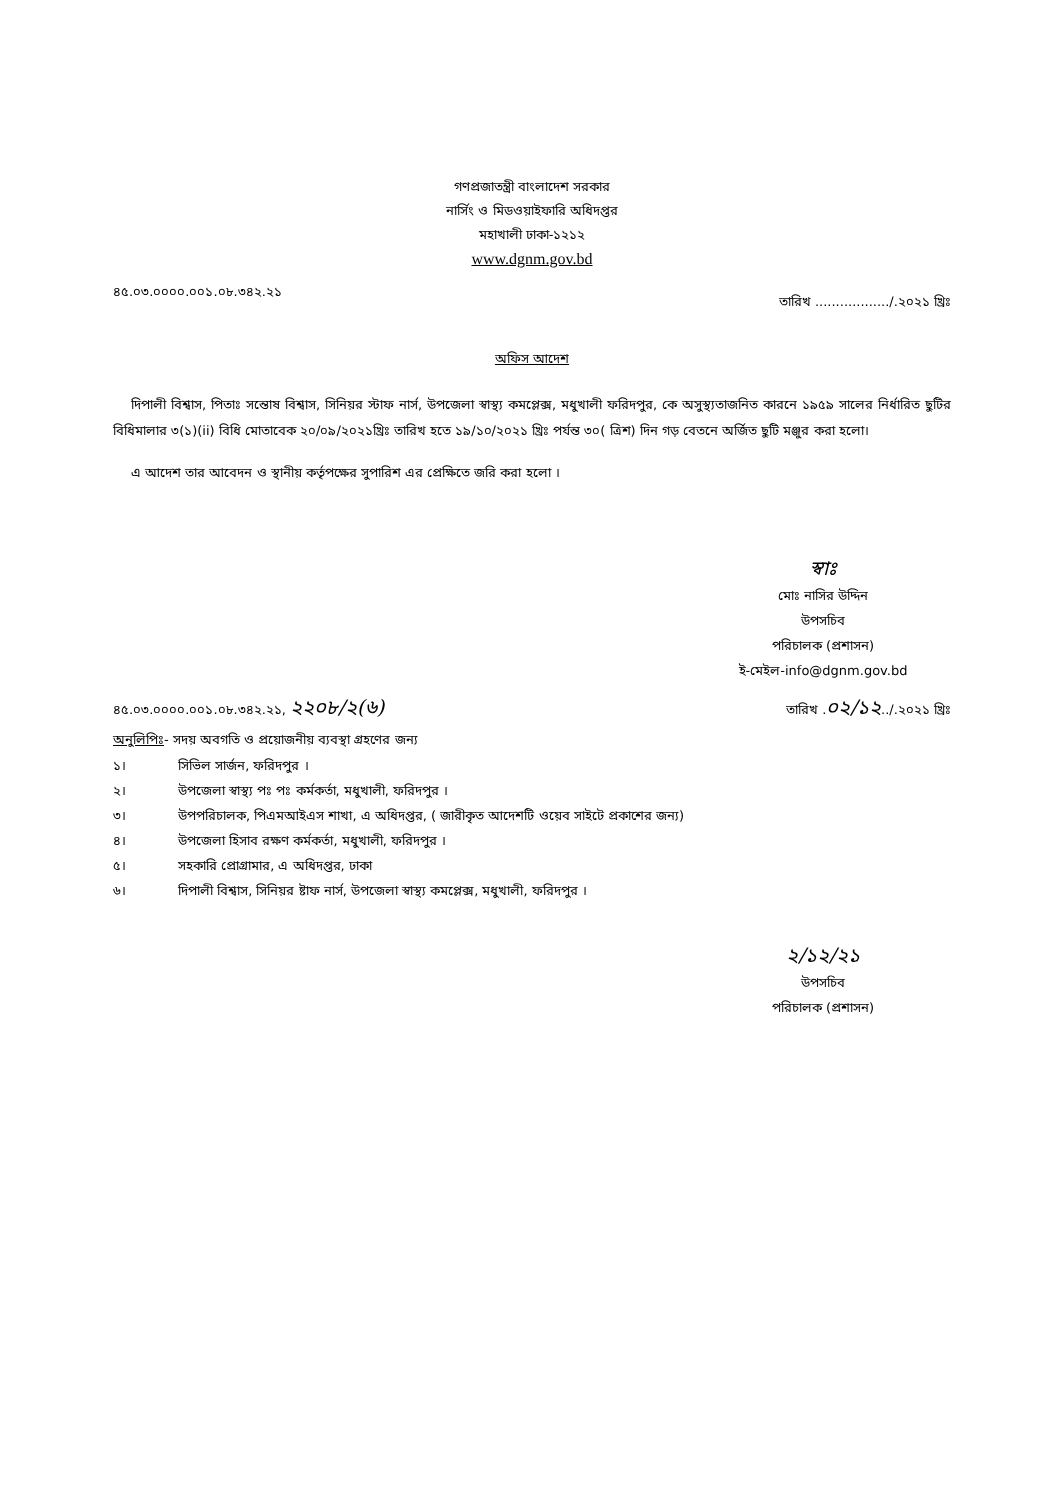গণপ্রজাতন্ত্রী বাংলাদেশ সরকার
নার্সিং ও মিডওয়াইফারি অধিদপ্তর
মহাখালী ঢাকা-১২১২
www.dgnm.gov.bd
৪৫.০৩.০০০০.০০১.০৮.৩৪২.২১ তারিখ ................../.২০২১ খ্রিঃ
অফিস আদেশ
দিপালী বিশ্বাস, পিতাঃ সন্তোষ বিশ্বাস, সিনিয়র স্টাফ নার্স, উপজেলা স্বাস্থ্য কমপ্লেক্স, মধুখালী ফরিদপুর, কে অসুস্থ্যতাজনিত কারনে ১৯৫৯ সালের নির্ধারিত ছুটির বিধিমালার ৩(১)(ii) বিধি মোতাবেক ২০/০৯/২০২১খ্রিঃ তারিখ হতে ১৯/১০/২০২১ খ্রিঃ পর্যন্ত ৩০( ত্রিশ) দিন গড় বেতনে অর্জিত ছুটি মঞ্জুর করা হলো।
এ আদেশ তার আবেদন ও স্থানীয় কর্তৃপক্ষের সুপারিশ এর প্রেক্ষিতে জরি করা হলো ।
স্বাঃ
মোঃ নাসির উদ্দিন
উপসচিব
পরিচালক (প্রশাসন)
ই-মেইল-info@dgnm.gov.bd
৪৫.০৩.০০০০.০০১.০৮.৩৪২.২১, ২২০৮/২(৬) তারিখ .০২/১২../.২০২১ খ্রিঃ
অনুলিপিঃ- সদয় অবগতি ও প্রয়োজনীয় ব্যবস্থা গ্রহণের জন্য
১। সিভিল সার্জন, ফরিদপুর ।
২। উপজেলা স্বাস্থ্য পঃ পঃ কর্মকর্তা, মধুখালী, ফরিদপুর ।
৩। উপপরিচালক, পিএমআইএস শাখা, এ অধিদপ্তর, ( জারীকৃত আদেশটি ওয়েব সাইটে প্রকাশের জন্য)
৪। উপজেলা হিসাব রক্ষণ কর্মকর্তা, মধুখালী, ফরিদপুর ।
৫। সহকারি প্রোগ্রামার, এ অধিদপ্তর, ঢাকা
৬। দিপালী বিশ্বাস, সিনিয়র ষ্টাফ নার্স, উপজেলা স্বাস্থ্য কমপ্লেক্স, মধুখালী, ফরিদপুর ।
২/১২/২১
উপসচিব
পরিচালক (প্রশাসন)